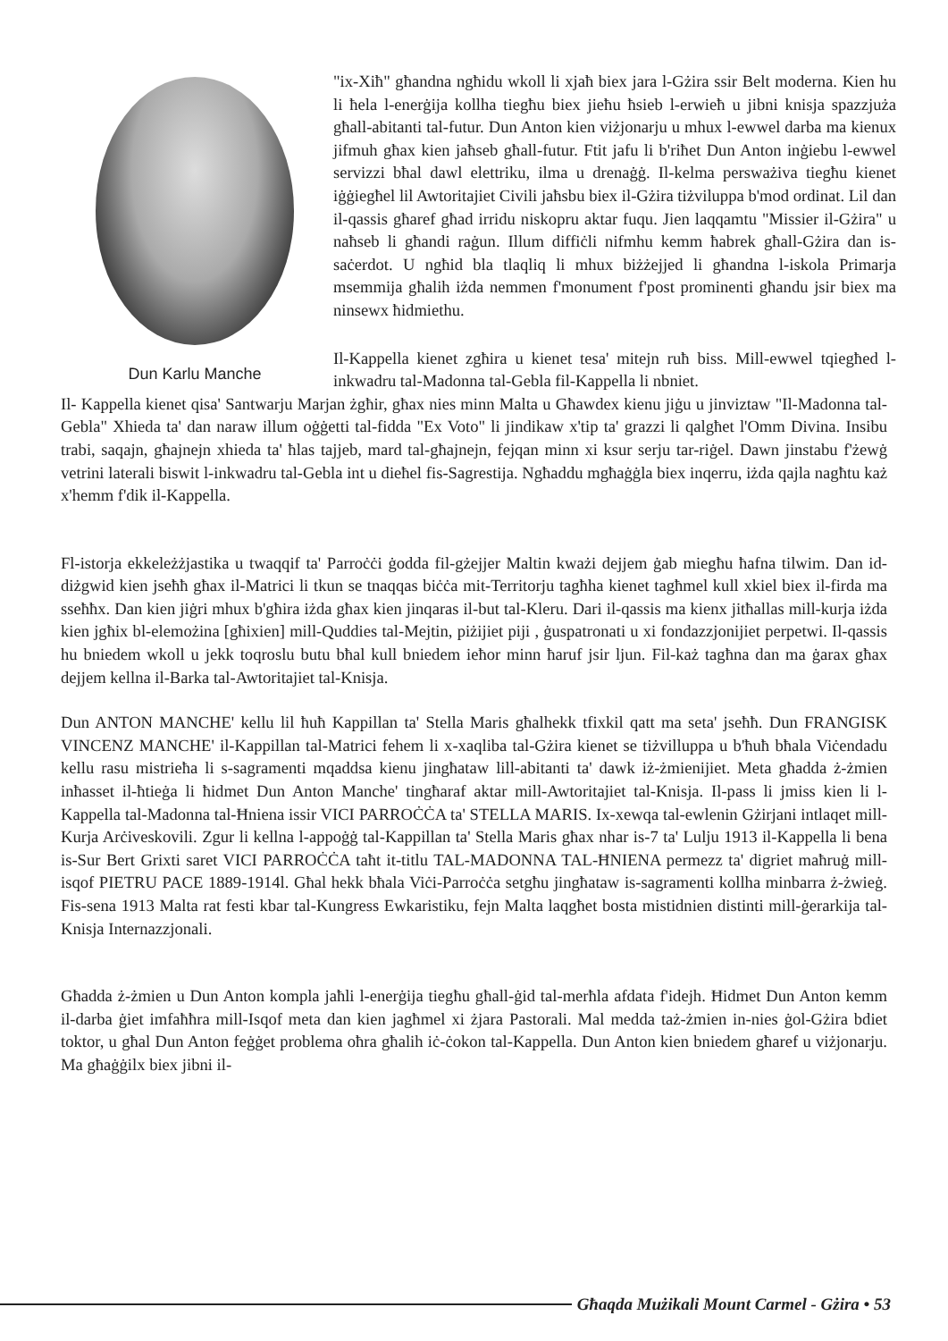Dun Karlu Manche
"ix-Xiħ" għandna ngħidu wkoll li xjaħ biex jara l-Gżira ssir Belt moderna. Kien hu li ħela l-enerġija kollha tiegħu biex jieħu ħsieb l-erwieħ u jibni knisja spazzjuża għall-abitanti tal-futur. Dun Anton kien viżjonarju u mhux l-ewwel darba ma kienux jifmuh għax kien jaħseb għall-futur. Ftit jafu li b'riħet Dun Anton inġiebu l-ewwel servizzi bħal dawl elettriku, ilma u drenaġġ. Il-kelma persważiva tiegħu kienet iġġiegħel lil Awtoritajiet Civili jaħsbu biex il-Gżira tiżviluppa b'mod ordinat. Lil dan il-qassis għaref għad irridu niskopru aktar fuqu. Jien laqqamtu "Missier il-Gżira" u naħseb li għandi raġun. Illum diffiċli nifmhu kemm ħabrek għall-Gżira dan is-saċerdot. U ngħid bla tlaqliq li mhux biżżejjed li għandna l-iskola Primarja msemmija għalih iżda nemmen f'monument f'post prominenti għandu jsir biex ma ninsewx ħidmiethu.
Il-Kappella kienet zgħira u kienet tesa' mitejn ruħ biss. Mill-ewwel tqiegħed l-inkwadru tal-Madonna tal-Gebla fil-Kappella li nbniet.
Il- Kappella kienet qisa' Santwarju Marjan żgħir, għax nies minn Malta u Għawdex kienu jiġu u jinviztaw "Il-Madonna tal-Gebla" Xhieda ta' dan naraw illum oġġetti tal-fidda "Ex Voto" li jindikaw x'tip ta' grazzi li qalgħet l'Omm Divina. Insibu trabi, saqajn, għajnejn xhieda ta' ħlas tajjeb, mard tal-għajnejn, fejqan minn xi ksur serju tar-riġel. Dawn jinstabu f'żewġ vetrini laterali biswit l-inkwadru tal-Gebla int u dieħel fis-Sagrestija. Ngħaddu mgħaġġla biex inqerru, iżda qajla nagħtu każ x'hemm f'dik il-Kappella.
Fl-istorja ekkeleżżjastika u twaqqif ta' Parroċċi ġodda fil-gżejjer Maltin kważi dejjem ġab miegħu ħafna tilwim. Dan id-diżgwid kien jseħħ għax il-Matrici li tkun se tnaqqas biċċa mit-Territorju tagħha kienet tagħmel kull xkiel biex il-firda ma sseħħx. Dan kien jiġri mhux b'għira iżda għax kien jinqaras il-but tal-Kleru. Dari il-qassis ma kienx jitħallas mill-kurja iżda kien jgħix bl-elemożina [għixien] mill-Quddies tal-Mejtin, piżijiet piji , ġuspatronati u xi fondazzjonijiet perpetwi. Il-qassis hu bniedem wkoll u jekk toqroslu butu bħal kull bniedem ieħor minn ħaruf jsir ljun. Fil-każ tagħna dan ma ġarax għax dejjem kellna il-Barka tal-Awtoritajiet tal-Knisja.
Dun ANTON MANCHE' kellu lil ħuħ Kappillan ta' Stella Maris għalhekk tfixkil qatt ma seta' jseħħ. Dun FRANGISK VINCENZ MANCHE' il-Kappillan tal-Matrici fehem li x-xaqliba tal-Gżira kienet se tiżvilluppa u b'ħuħ bħala Viċendadu kellu rasu mistrieħa li s-sagramenti mqaddsa kienu jingħataw lill-abitanti ta' dawk iż-żmienijiet. Meta għadda ż-żmien inħasset il-ħtieġa li ħidmet Dun Anton Manche' tingħaraf aktar mill-Awtoritajiet tal-Knisja. Il-pass li jmiss kien li l-Kappella tal-Madonna tal-Ħniena issir VICI PARROĊĊA ta' STELLA MARIS. Ix-xewqa tal-ewlenin Gżirjani intlaqet mill-Kurja Arċiveskovili. Zgur li kellna l-appoġġ tal-Kappillan ta' Stella Maris għax nhar is-7 ta' Lulju 1913 il-Kappella li bena is-Sur Bert Grixti saret VICI PARROĊĊA taħt it-titlu TAL-MADONNA TAL-ĦNIENA permezz ta' digriet maħruġ mill-isqof PIETRU PACE 1889-1914l. Għal hekk bħala Viċi-Parroċċa setgħu jingħataw is-sagramenti kollha minbarra ż-żwieġ. Fis-sena 1913 Malta rat festi kbar tal-Kungress Ewkaristiku, fejn Malta laqgħet bosta mistidnien distinti mill-ġerarkija tal-Knisja Internazzjonali.
Għadda ż-żmien u Dun Anton kompla jaħli l-enerġija tiegħu għall-ġid tal-merħla afdata f'idejh. Ħidmet Dun Anton kemm il-darba ġiet imfaħħra mill-Isqof meta dan kien jagħmel xi żjara Pastorali. Mal medda taż-żmien in-nies ġol-Gżira bdiet toktor, u għal Dun Anton feġġet problema oħra għalih iċ-ċokon tal-Kappella. Dun Anton kien bniedem għaref u viżjonarju. Ma għaġġilx biex jibni il-
Għaqda Mużikali Mount Carmel - Gżira • 53